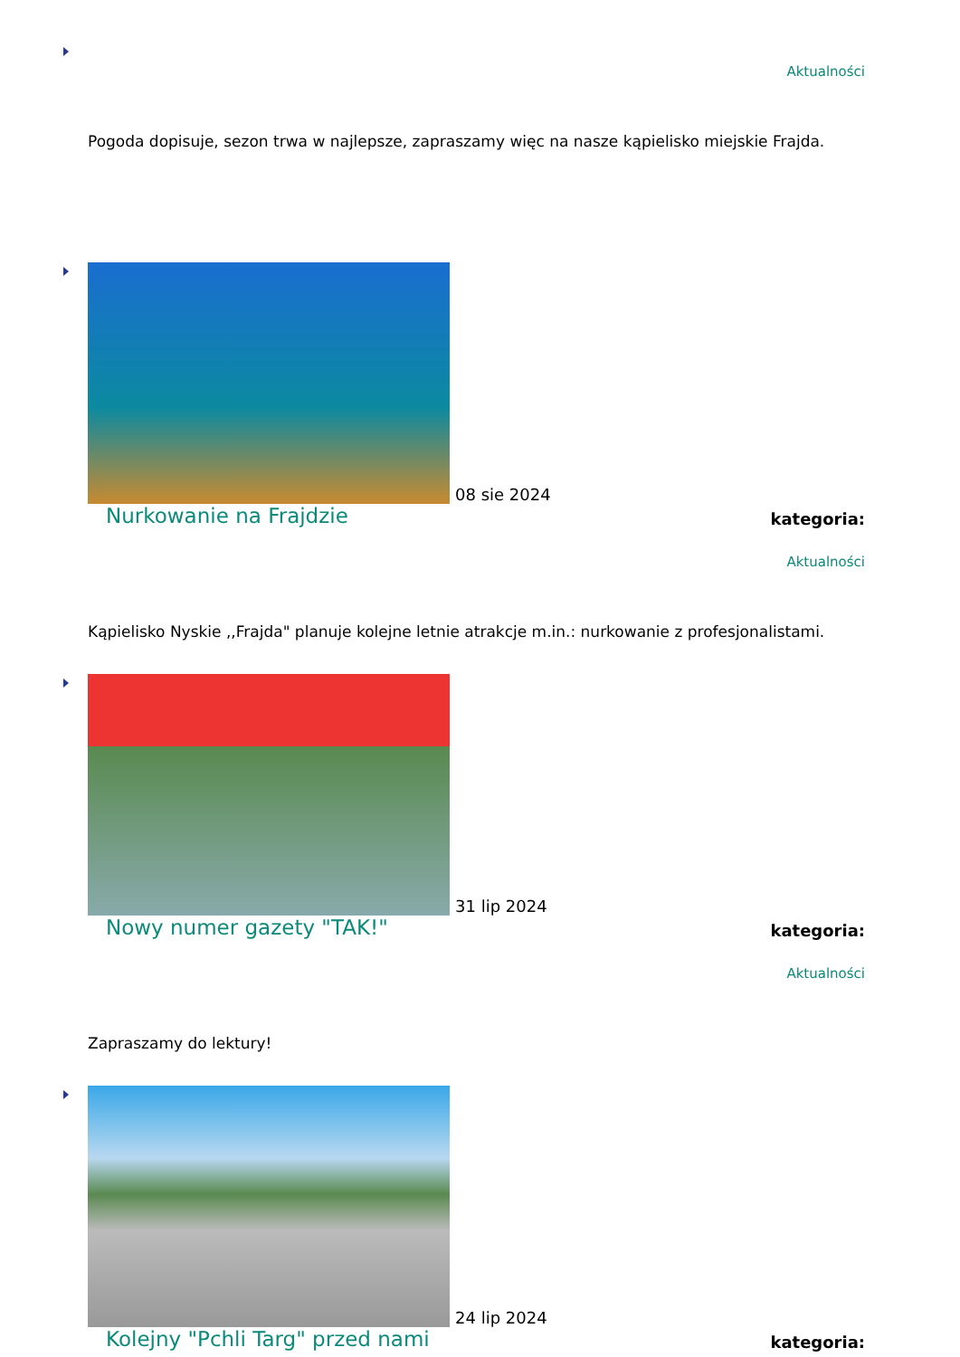Aktualności
Pogoda dopisuje, sezon trwa w najlepsze, zapraszamy więc na nasze kąpielisko miejskie Frajda.
08 sie 2024
Nurkowanie na Frajdzie kategoria:
Aktualności
Kąpielisko Nyskie ,,Frajda" planuje kolejne letnie atrakcje m.in.: nurkowanie z profesjonalistami.
31 lip 2024
Nowy numer gazety "TAK!" kategoria:
Aktualności
Zapraszamy do lektury!
24 lip 2024
Kolejny "Pchli Targ" przed nami kategoria: